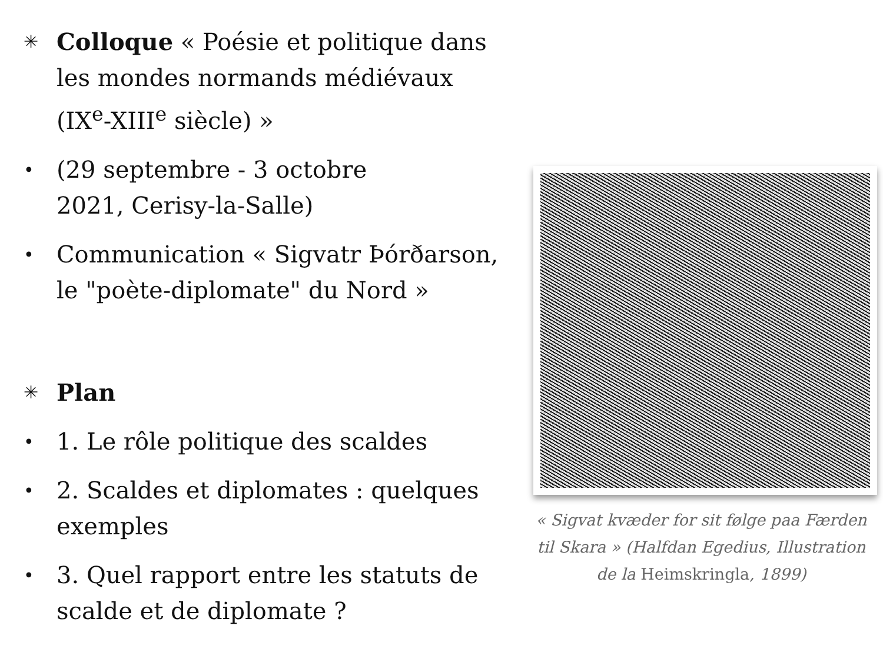✳
Colloque « Poésie et politique dans les mondes normands médiévaux (IX<sup>e</sup>-XIII<sup>e</sup> siècle) »
•
(29 septembre - 3 octobre
2021, Cerisy-la-Salle)
•
Communication « Sigvatr Þórðarson, le "poète-diplomate" du Nord »
✳
Plan
•
1. Le rôle politique des scaldes
•
2. Scaldes et diplomates : quelques exemples
•
3. Quel rapport entre les statuts de scalde et de diplomate ?
« Sigvat kvæder for sit følge paa Færden til Skara » (Halfdan Egedius, Illustration de la Heimskringla, 1899)